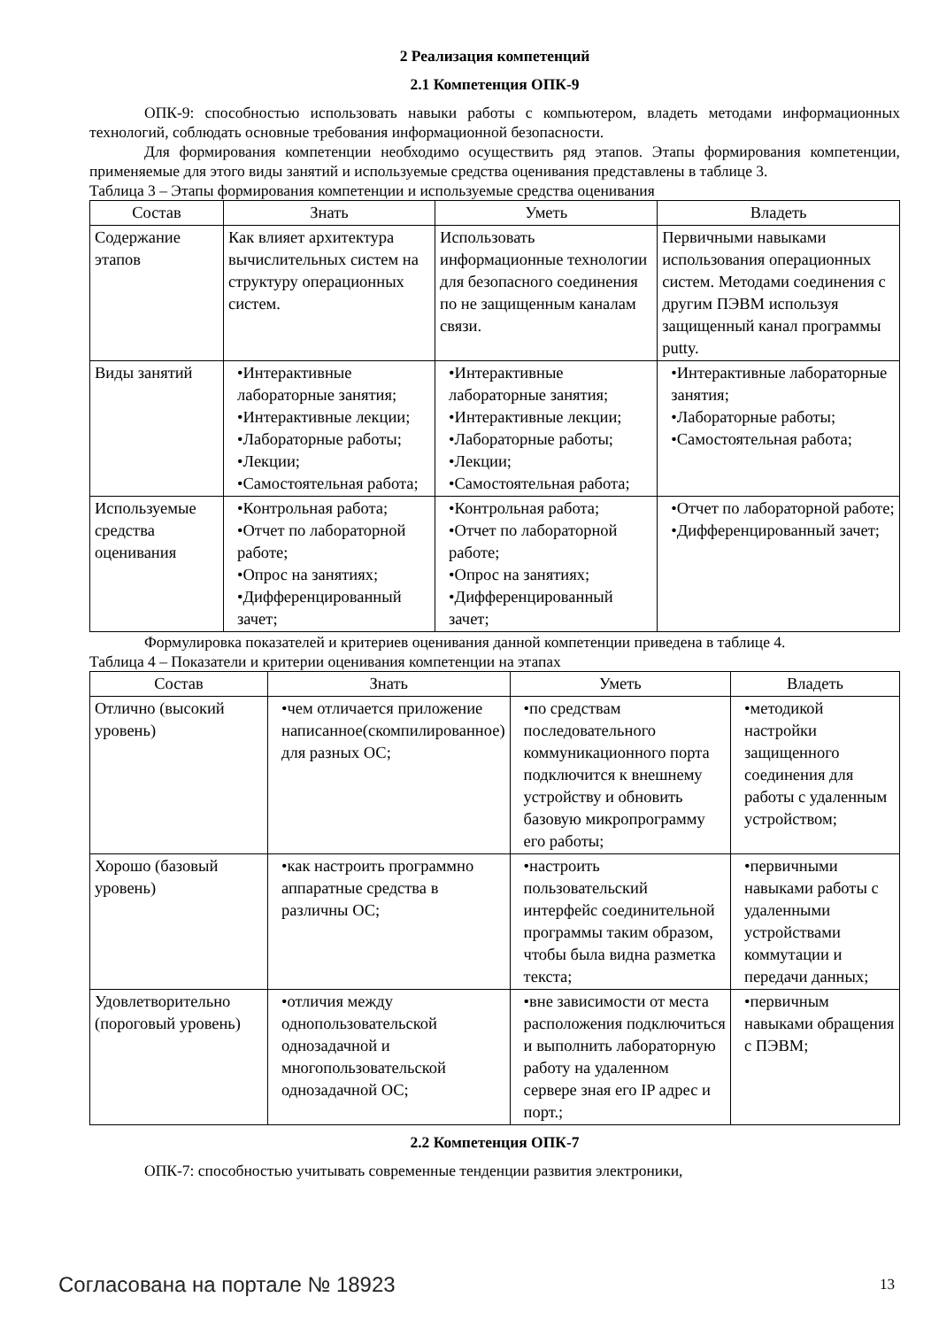2 Реализация компетенций
2.1 Компетенция ОПК-9
ОПК-9: способностью использовать навыки работы с компьютером, владеть методами информационных технологий, соблюдать основные требования информационной безопасности.
Для формирования компетенции необходимо осуществить ряд этапов. Этапы формирования компетенции, применяемые для этого виды занятий и используемые средства оценивания представлены в таблице 3.
Таблица 3 – Этапы формирования компетенции и используемые средства оценивания
| Состав | Знать | Уметь | Владеть |
| --- | --- | --- | --- |
| Содержание этапов | Как влияет архитектура вычислительных систем на структуру операционных систем. | Использовать информационные технологии для безопасного соединения по не защищенным каналам связи. | Первичными навыками использования операционных систем. Методами соединения с другим ПЭВМ используя защищенный канал программы putty. |
| Виды занятий | •Интерактивные лабораторные занятия; •Интерактивные лекции; •Лабораторные работы; •Лекции; •Самостоятельная работа; | •Интерактивные лабораторные занятия; •Интерактивные лекции; •Лабораторные работы; •Лекции; •Самостоятельная работа; | •Интерактивные лабораторные занятия; •Лабораторные работы; •Самостоятельная работа; |
| Используемые средства оценивания | •Контрольная работа; •Отчет по лабораторной работе; •Опрос на занятиях; •Дифференцированный зачет; | •Контрольная работа; •Отчет по лабораторной работе; •Опрос на занятиях; •Дифференцированный зачет; | •Отчет по лабораторной работе; •Дифференцированный зачет; |
Формулировка показателей и критериев оценивания данной компетенции приведена в таблице 4.
Таблица 4 – Показатели и критерии оценивания компетенции на этапах
| Состав | Знать | Уметь | Владеть |
| --- | --- | --- | --- |
| Отлично (высокий уровень) | •чем отличается приложение написанное(скомпилированное) для разных ОС; | •по средствам последовательного коммуникационного порта подключится к внешнему устройству и обновить базовую микропрограмму его работы; | •методикой настройки защищенного соединения для работы с удаленным устройством; |
| Хорошо (базовый уровень) | •как настроить программно аппаратные средства в различны ОС; | •настроить пользовательский интерфейс соединительной программы таким образом, чтобы была видна разметка текста; | •первичными навыками работы с удаленными устройствами коммутации и передачи данных; |
| Удовлетворительно (пороговый уровень) | •отличия между однопользовательской однозадачной и многопользовательской однозадачной ОС; | •вне зависимости от места расположения подключиться и выполнить лабораторную работу на удаленном сервере зная его IP адрес и порт.; | •первичным навыками обращения с ПЭВМ; |
2.2 Компетенция ОПК-7
ОПК-7: способностью учитывать современные тенденции развития электроники,
Согласована на портале № 18923 13